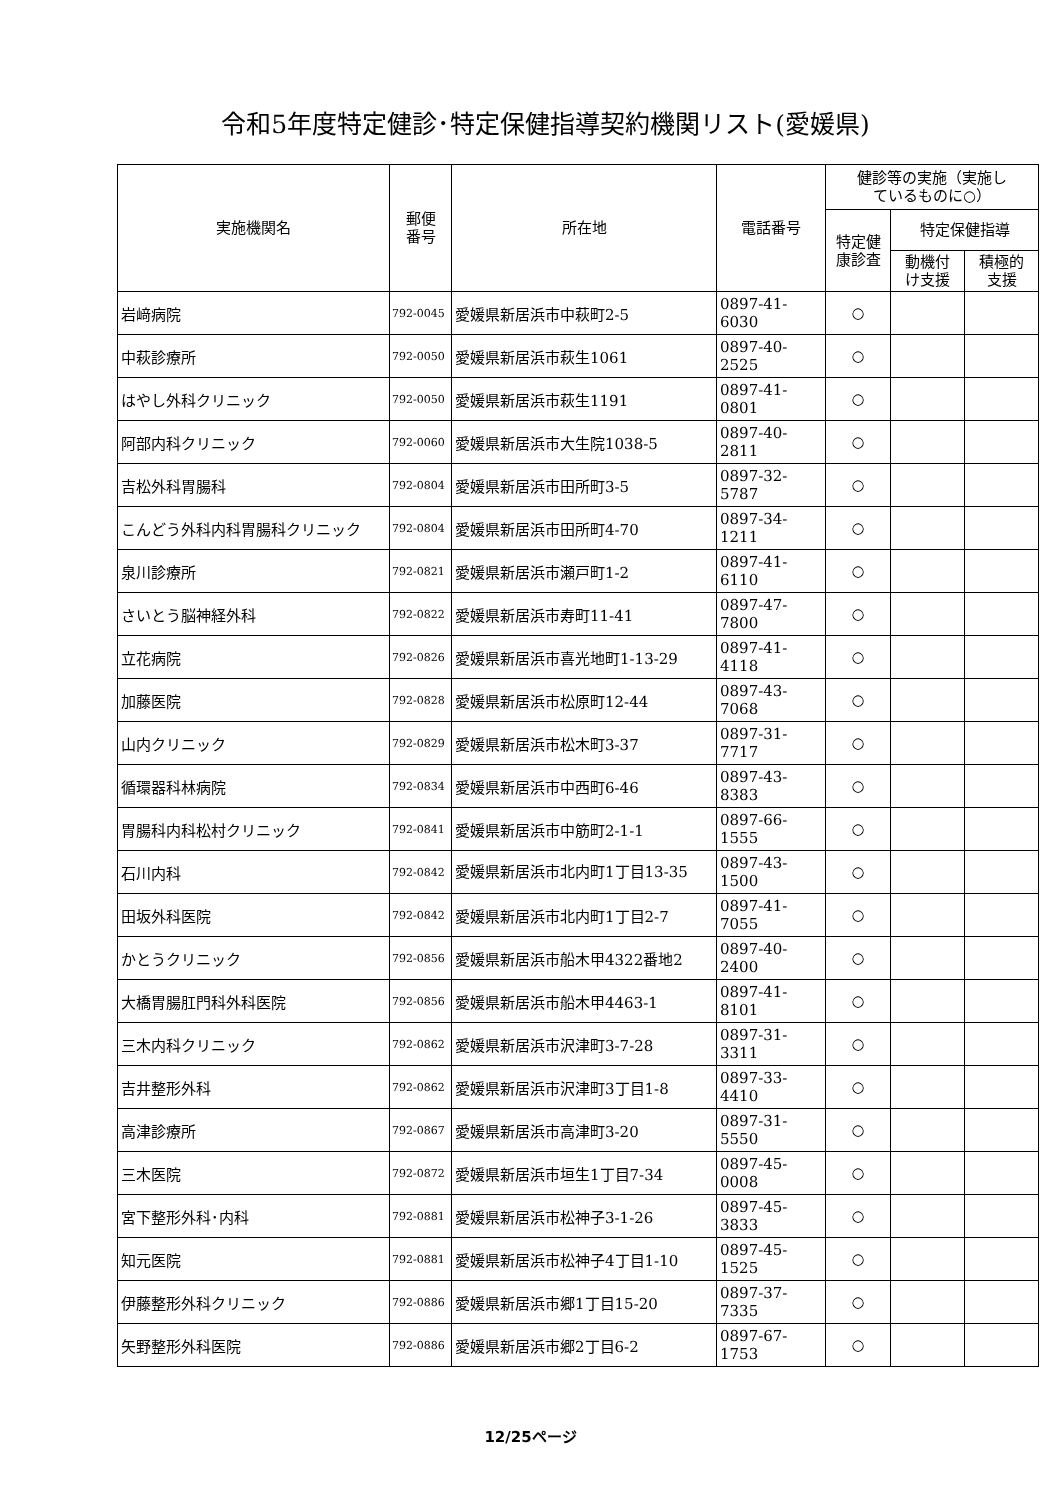令和5年度特定健診･特定保健指導契約機関リスト(愛媛県)
| 実施機関名 | 郵便 番号 | 所在地 | 電話番号 | 健診等の実施（実施し ているものに○） | | |
| --- | --- | --- | --- | --- | --- | --- |
| | | | | 特定健 康診査 | 特定保健指導 | |
| | | | | | 動機付 け支援 | 積極的 支援 |
| 岩﨑病院 | 792-0045 | 愛媛県新居浜市中萩町2-5 | 0897-41-6030 | ○ | | |
| 中萩診療所 | 792-0050 | 愛媛県新居浜市萩生1061 | 0897-40-2525 | ○ | | |
| はやし外科クリニック | 792-0050 | 愛媛県新居浜市萩生1191 | 0897-41-0801 | ○ | | |
| 阿部内科クリニック | 792-0060 | 愛媛県新居浜市大生院1038-5 | 0897-40-2811 | ○ | | |
| 吉松外科胃腸科 | 792-0804 | 愛媛県新居浜市田所町3-5 | 0897-32-5787 | ○ | | |
| こんどう外科内科胃腸科クリニック | 792-0804 | 愛媛県新居浜市田所町4-70 | 0897-34-1211 | ○ | | |
| 泉川診療所 | 792-0821 | 愛媛県新居浜市瀬戸町1-2 | 0897-41-6110 | ○ | | |
| さいとう脳神経外科 | 792-0822 | 愛媛県新居浜市寿町11-41 | 0897-47-7800 | ○ | | |
| 立花病院 | 792-0826 | 愛媛県新居浜市喜光地町1-13-29 | 0897-41-4118 | ○ | | |
| 加藤医院 | 792-0828 | 愛媛県新居浜市松原町12-44 | 0897-43-7068 | ○ | | |
| 山内クリニック | 792-0829 | 愛媛県新居浜市松木町3-37 | 0897-31-7717 | ○ | | |
| 循環器科林病院 | 792-0834 | 愛媛県新居浜市中西町6-46 | 0897-43-8383 | ○ | | |
| 胃腸科内科松村クリニック | 792-0841 | 愛媛県新居浜市中筋町2-1-1 | 0897-66-1555 | ○ | | |
| 石川内科 | 792-0842 | 愛媛県新居浜市北内町1丁目13-35 | 0897-43-1500 | ○ | | |
| 田坂外科医院 | 792-0842 | 愛媛県新居浜市北内町1丁目2-7 | 0897-41-7055 | ○ | | |
| かとうクリニック | 792-0856 | 愛媛県新居浜市船木甲4322番地2 | 0897-40-2400 | ○ | | |
| 大橋胃腸肛門科外科医院 | 792-0856 | 愛媛県新居浜市船木甲4463-1 | 0897-41-8101 | ○ | | |
| 三木内科クリニック | 792-0862 | 愛媛県新居浜市沢津町3-7-28 | 0897-31-3311 | ○ | | |
| 吉井整形外科 | 792-0862 | 愛媛県新居浜市沢津町3丁目1-8 | 0897-33-4410 | ○ | | |
| 高津診療所 | 792-0867 | 愛媛県新居浜市高津町3-20 | 0897-31-5550 | ○ | | |
| 三木医院 | 792-0872 | 愛媛県新居浜市垣生1丁目7-34 | 0897-45-0008 | ○ | | |
| 宮下整形外科･内科 | 792-0881 | 愛媛県新居浜市松神子3-1-26 | 0897-45-3833 | ○ | | |
| 知元医院 | 792-0881 | 愛媛県新居浜市松神子4丁目1-10 | 0897-45-1525 | ○ | | |
| 伊藤整形外科クリニック | 792-0886 | 愛媛県新居浜市郷1丁目15-20 | 0897-37-7335 | ○ | | |
| 矢野整形外科医院 | 792-0886 | 愛媛県新居浜市郷2丁目6-2 | 0897-67-1753 | ○ | | |
12/25ページ